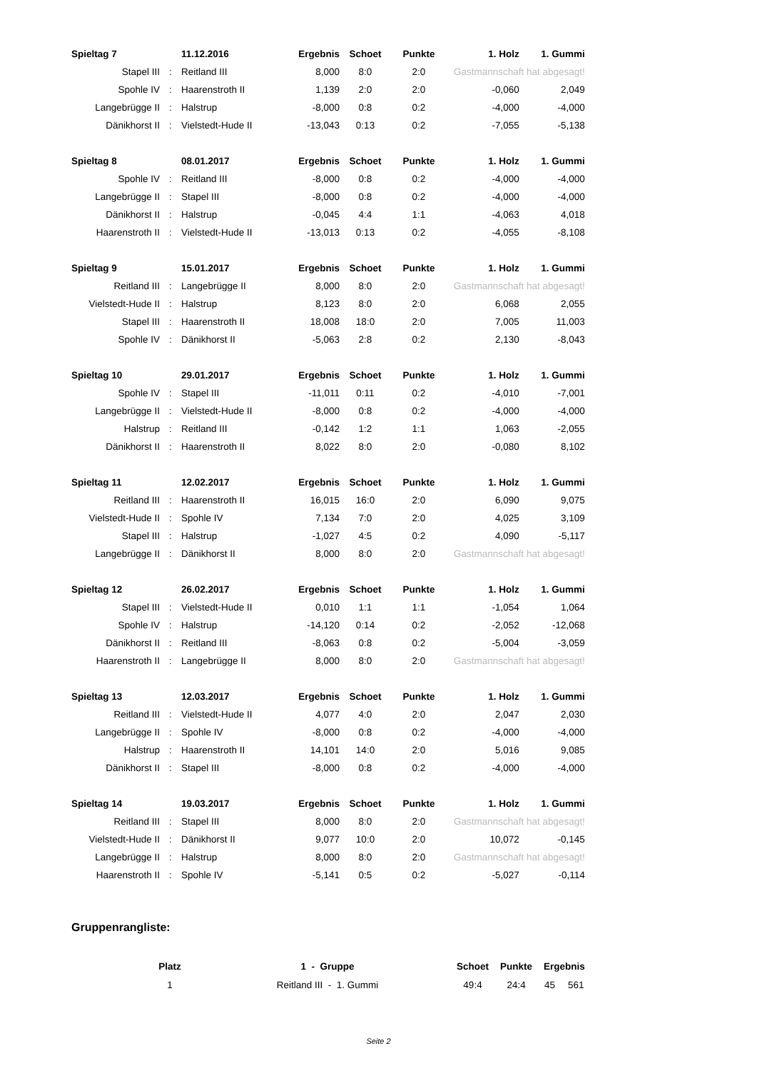| Spieltag 7 | | 11.12.2016 | Ergebnis | Schoet | Punkte | 1. Holz | 1. Gummi |
| Stapel III | : | Reitland III | 8,000 | 8:0 | 2:0 | Gastmannschaft hat abgesagt! | |
| Spohle IV | : | Haarenstroth II | 1,139 | 2:0 | 2:0 | -0,060 | 2,049 |
| Langebrügge II | : | Halstrup | -8,000 | 0:8 | 0:2 | -4,000 | -4,000 |
| Dänikhorst II | : | Vielstedt-Hude II | -13,043 | 0:13 | 0:2 | -7,055 | -5,138 |
| Spieltag 8 | | 08.01.2017 | Ergebnis | Schoet | Punkte | 1. Holz | 1. Gummi |
| Spohle IV | : | Reitland III | -8,000 | 0:8 | 0:2 | -4,000 | -4,000 |
| Langebrügge II | : | Stapel III | -8,000 | 0:8 | 0:2 | -4,000 | -4,000 |
| Dänikhorst II | : | Halstrup | -0,045 | 4:4 | 1:1 | -4,063 | 4,018 |
| Haarenstroth II | : | Vielstedt-Hude II | -13,013 | 0:13 | 0:2 | -4,055 | -8,108 |
| Spieltag 9 | | 15.01.2017 | Ergebnis | Schoet | Punkte | 1. Holz | 1. Gummi |
| Reitland III | : | Langebrügge II | 8,000 | 8:0 | 2:0 | Gastmannschaft hat abgesagt! | |
| Vielstedt-Hude II | : | Halstrup | 8,123 | 8:0 | 2:0 | 6,068 | 2,055 |
| Stapel III | : | Haarenstroth II | 18,008 | 18:0 | 2:0 | 7,005 | 11,003 |
| Spohle IV | : | Dänikhorst II | -5,063 | 2:8 | 0:2 | 2,130 | -8,043 |
| Spieltag 10 | | 29.01.2017 | Ergebnis | Schoet | Punkte | 1. Holz | 1. Gummi |
| Spohle IV | : | Stapel III | -11,011 | 0:11 | 0:2 | -4,010 | -7,001 |
| Langebrügge II | : | Vielstedt-Hude II | -8,000 | 0:8 | 0:2 | -4,000 | -4,000 |
| Halstrup | : | Reitland III | -0,142 | 1:2 | 1:1 | 1,063 | -2,055 |
| Dänikhorst II | : | Haarenstroth II | 8,022 | 8:0 | 2:0 | -0,080 | 8,102 |
| Spieltag 11 | | 12.02.2017 | Ergebnis | Schoet | Punkte | 1. Holz | 1. Gummi |
| Reitland III | : | Haarenstroth II | 16,015 | 16:0 | 2:0 | 6,090 | 9,075 |
| Vielstedt-Hude II | : | Spohle IV | 7,134 | 7:0 | 2:0 | 4,025 | 3,109 |
| Stapel III | : | Halstrup | -1,027 | 4:5 | 0:2 | 4,090 | -5,117 |
| Langebrügge II | : | Dänikhorst II | 8,000 | 8:0 | 2:0 | Gastmannschaft hat abgesagt! | |
| Spieltag 12 | | 26.02.2017 | Ergebnis | Schoet | Punkte | 1. Holz | 1. Gummi |
| Stapel III | : | Vielstedt-Hude II | 0,010 | 1:1 | 1:1 | -1,054 | 1,064 |
| Spohle IV | : | Halstrup | -14,120 | 0:14 | 0:2 | -2,052 | -12,068 |
| Dänikhorst II | : | Reitland III | -8,063 | 0:8 | 0:2 | -5,004 | -3,059 |
| Haarenstroth II | : | Langebrügge II | 8,000 | 8:0 | 2:0 | Gastmannschaft hat abgesagt! | |
| Spieltag 13 | | 12.03.2017 | Ergebnis | Schoet | Punkte | 1. Holz | 1. Gummi |
| Reitland III | : | Vielstedt-Hude II | 4,077 | 4:0 | 2:0 | 2,047 | 2,030 |
| Langebrügge II | : | Spohle IV | -8,000 | 0:8 | 0:2 | -4,000 | -4,000 |
| Halstrup | : | Haarenstroth II | 14,101 | 14:0 | 2:0 | 5,016 | 9,085 |
| Dänikhorst II | : | Stapel III | -8,000 | 0:8 | 0:2 | -4,000 | -4,000 |
| Spieltag 14 | | 19.03.2017 | Ergebnis | Schoet | Punkte | 1. Holz | 1. Gummi |
| Reitland III | : | Stapel III | 8,000 | 8:0 | 2:0 | Gastmannschaft hat abgesagt! | |
| Vielstedt-Hude II | : | Dänikhorst II | 9,077 | 10:0 | 2:0 | 10,072 | -0,145 |
| Langebrügge II | : | Halstrup | 8,000 | 8:0 | 2:0 | Gastmannschaft hat abgesagt! | |
| Haarenstroth II | : | Spohle IV | -5,141 | 0:5 | 0:2 | -5,027 | -0,114 |
Gruppenrangliste:
| Platz | 1 - Gruppe | Schoet | Punkte | Ergebnis | |
| --- | --- | --- | --- | --- | --- |
| 1 | Reitland III - 1. Gummi | 49:4 | 24:4 | 45 | 561 |
Seite 2